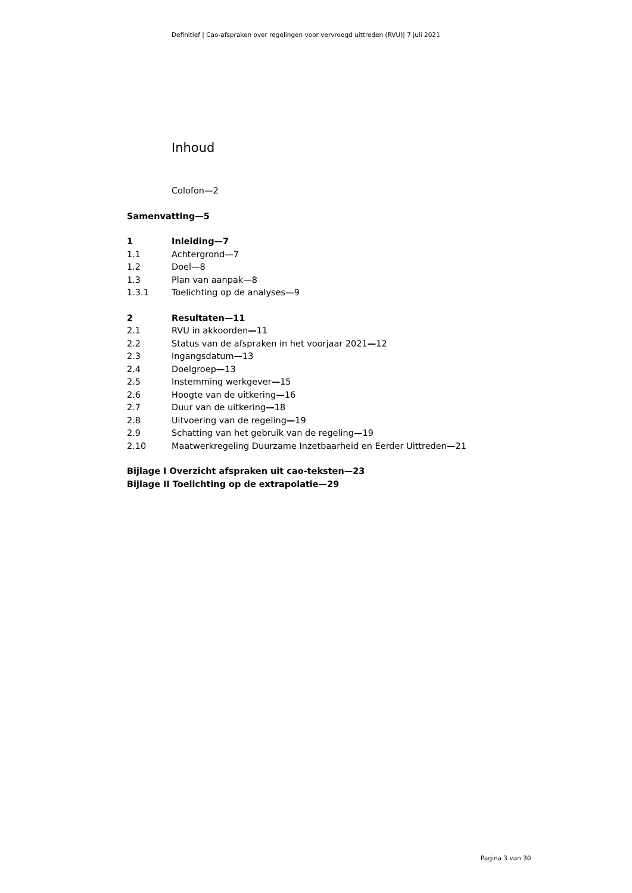Definitief | Cao-afspraken over regelingen voor vervroegd uittreden (RVU)| 7 juli 2021
Inhoud
Colofon—2
Samenvatting—5
1 Inleiding—7
1.1 Achtergrond—7
1.2 Doel—8
1.3 Plan van aanpak—8
1.3.1 Toelichting op de analyses—9
2 Resultaten—11
2.1 RVU in akkoorden—11
2.2 Status van de afspraken in het voorjaar 2021—12
2.3 Ingangsdatum—13
2.4 Doelgroep—13
2.5 Instemming werkgever—15
2.6 Hoogte van de uitkering—16
2.7 Duur van de uitkering—18
2.8 Uitvoering van de regeling—19
2.9 Schatting van het gebruik van de regeling—19
2.10 Maatwerkregeling Duurzame Inzetbaarheid en Eerder Uittreden—21
Bijlage I Overzicht afspraken uit cao-teksten—23
Bijlage II Toelichting op de extrapolatie—29
Pagina 3 van 30